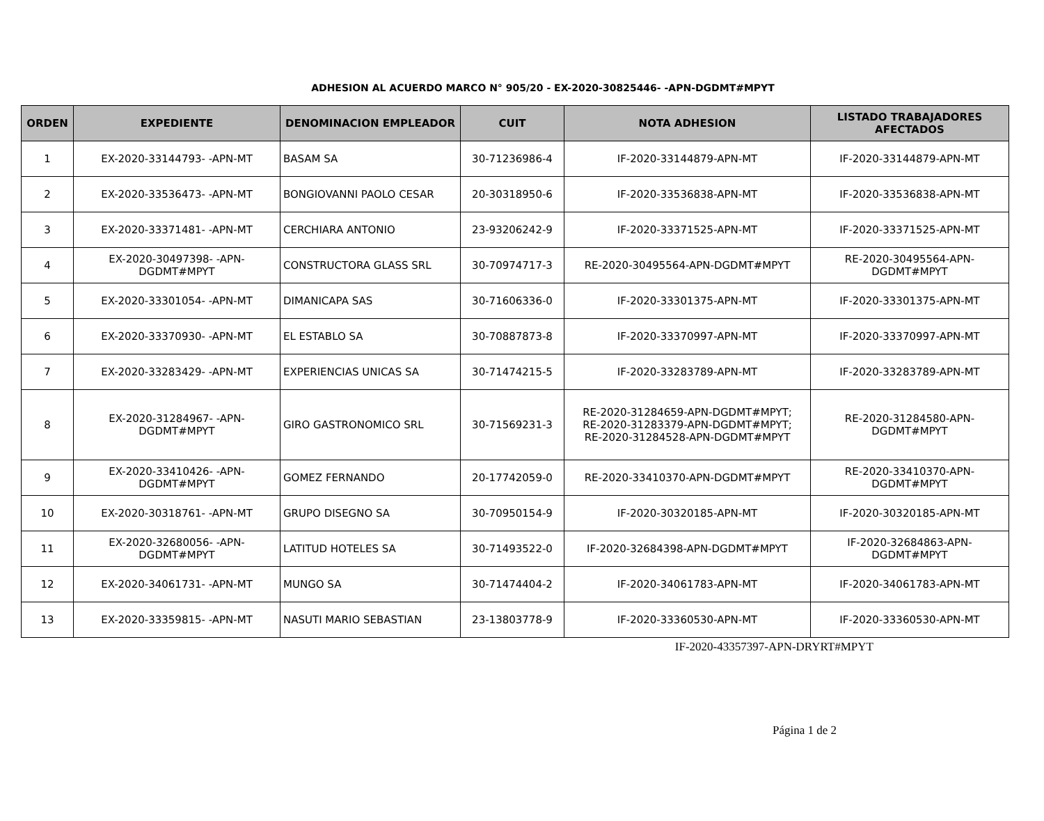ADHESION AL ACUERDO MARCO N° 905/20 - EX-2020-30825446- -APN-DGDMT#MPYT
| ORDEN | EXPEDIENTE | DENOMINACION EMPLEADOR | CUIT | NOTA ADHESION | LISTADO TRABAJADORES AFECTADOS |
| --- | --- | --- | --- | --- | --- |
| 1 | EX-2020-33144793- -APN-MT | BASAM SA | 30-71236986-4 | IF-2020-33144879-APN-MT | IF-2020-33144879-APN-MT |
| 2 | EX-2020-33536473- -APN-MT | BONGIOVANNI PAOLO CESAR | 20-30318950-6 | IF-2020-33536838-APN-MT | IF-2020-33536838-APN-MT |
| 3 | EX-2020-33371481- -APN-MT | CERCHIARA ANTONIO | 23-93206242-9 | IF-2020-33371525-APN-MT | IF-2020-33371525-APN-MT |
| 4 | EX-2020-30497398- -APN- DGDMT#MPYT | CONSTRUCTORA GLASS SRL | 30-70974717-3 | RE-2020-30495564-APN-DGDMT#MPYT | RE-2020-30495564-APN- DGDMT#MPYT |
| 5 | EX-2020-33301054- -APN-MT | DIMANICAPA SAS | 30-71606336-0 | IF-2020-33301375-APN-MT | IF-2020-33301375-APN-MT |
| 6 | EX-2020-33370930- -APN-MT | EL ESTABLO SA | 30-70887873-8 | IF-2020-33370997-APN-MT | IF-2020-33370997-APN-MT |
| 7 | EX-2020-33283429- -APN-MT | EXPERIENCIAS UNICAS SA | 30-71474215-5 | IF-2020-33283789-APN-MT | IF-2020-33283789-APN-MT |
| 8 | EX-2020-31284967- -APN- DGDMT#MPYT | GIRO GASTRONOMICO SRL | 30-71569231-3 | RE-2020-31284659-APN-DGDMT#MPYT; RE-2020-31283379-APN-DGDMT#MPYT; RE-2020-31284528-APN-DGDMT#MPYT | RE-2020-31284580-APN- DGDMT#MPYT |
| 9 | EX-2020-33410426- -APN- DGDMT#MPYT | GOMEZ FERNANDO | 20-17742059-0 | RE-2020-33410370-APN-DGDMT#MPYT | RE-2020-33410370-APN- DGDMT#MPYT |
| 10 | EX-2020-30318761- -APN-MT | GRUPO DISEGNO SA | 30-70950154-9 | IF-2020-30320185-APN-MT | IF-2020-30320185-APN-MT |
| 11 | EX-2020-32680056- -APN- DGDMT#MPYT | LATITUD HOTELES SA | 30-71493522-0 | IF-2020-32684398-APN-DGDMT#MPYT | IF-2020-32684863-APN- DGDMT#MPYT |
| 12 | EX-2020-34061731- -APN-MT | MUNGO SA | 30-71474404-2 | IF-2020-34061783-APN-MT | IF-2020-34061783-APN-MT |
| 13 | EX-2020-33359815- -APN-MT | NASUTI MARIO SEBASTIAN | 23-13803778-9 | IF-2020-33360530-APN-MT | IF-2020-33360530-APN-MT |
IF-2020-43357397-APN-DRYRT#MPYT
Página 1 de 2